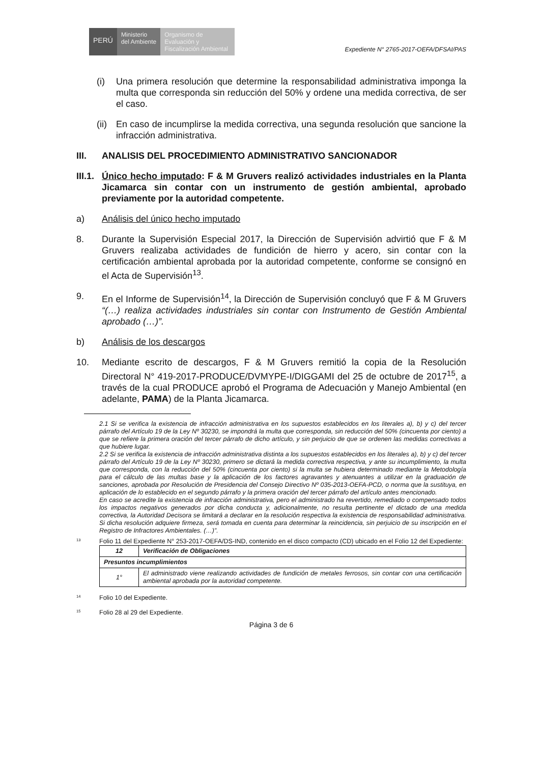PERÚ
Ministerio
del Ambiente
Organismo de Evaluación y Fiscalización Ambiental
Expediente N° 2765-2017-OEFA/DFSAI/PAS
(i) Una primera resolución que determine la responsabilidad administrativa imponga la multa que corresponda sin reducción del 50% y ordene una medida correctiva, de ser el caso.
(ii) En caso de incumplirse la medida correctiva, una segunda resolución que sancione la infracción administrativa.
III. ANALISIS DEL PROCEDIMIENTO ADMINISTRATIVO SANCIONADOR
III.1. Único hecho imputado: F & M Gruvers realizó actividades industriales en la Planta Jicamarca sin contar con un instrumento de gestión ambiental, aprobado previamente por la autoridad competente.
a) Análisis del único hecho imputado
8. Durante la Supervisión Especial 2017, la Dirección de Supervisión advirtió que F & M Gruvers realizaba actividades de fundición de hierro y acero, sin contar con la certificación ambiental aprobada por la autoridad competente, conforme se consignó en el Acta de Supervisión<sup>13</sup>.
9. En el Informe de Supervisión<sup>14</sup>, la Dirección de Supervisión concluyó que F & M Gruvers “(…) realiza actividades industriales sin contar con Instrumento de Gestión Ambiental aprobado (…)”.
b) Análisis de los descargos
10. Mediante escrito de descargos, F & M Gruvers remitió la copia de la Resolución Directoral N° 419-2017-PRODUCE/DVMYPE-I/DIGGAMI del 25 de octubre de 2017<sup>15</sup>, a través de la cual PRODUCE aprobó el Programa de Adecuación y Manejo Ambiental (en adelante, PAMA) de la Planta Jicamarca.
2.1 Si se verifica la existencia de infracción administrativa en los supuestos establecidos en los literales a), b) y c) del tercer párrafo del Artículo 19 de la Ley Nº 30230, se impondrá la multa que corresponda, sin reducción del 50% (cincuenta por ciento) a que se refiere la primera oración del tercer párrafo de dicho artículo, y sin perjuicio de que se ordenen las medidas correctivas a que hubiere lugar.
2.2 Si se verifica la existencia de infracción administrativa distinta a los supuestos establecidos en los literales a), b) y c) del tercer párrafo del Artículo 19 de la Ley Nº 30230, primero se dictará la medida correctiva respectiva, y ante su incumplimiento, la multa que corresponda, con la reducción del 50% (cincuenta por ciento) si la multa se hubiera determinado mediante la Metodología para el cálculo de las multas base y la aplicación de los factores agravantes y atenuantes a utilizar en la graduación de sanciones, aprobada por Resolución de Presidencia del Consejo Directivo Nº 035-2013-OEFA-PCD, o norma que la sustituya, en aplicación de lo establecido en el segundo párrafo y la primera oración del tercer párrafo del artículo antes mencionado.
En caso se acredite la existencia de infracción administrativa, pero el administrado ha revertido, remediado o compensado todos los impactos negativos generados por dicha conducta y, adicionalmente, no resulta pertinente el dictado de una medida correctiva, la Autoridad Decisora se limitará a declarar en la resolución respectiva la existencia de responsabilidad administrativa. Si dicha resolución adquiere firmeza, será tomada en cuenta para determinar la reincidencia, sin perjuicio de su inscripción en el Registro de Infractores Ambientales. (…)”.
<sup>13</sup>
Folio 11 del Expediente N° 253-2017-OEFA/DS-IND, contenido en el disco compacto (CD) ubicado en el Folio 12 del Expediente:
| 12 | Verificación de Obligaciones |
| Presuntos incumplimientos | |
| 1° | El administrado viene realizando actividades de fundición de metales ferrosos, sin contar con una certificación ambiental aprobada por la autoridad competente. |
<sup>14</sup>
Folio 10 del Expediente.
<sup>15</sup>
Folio 28 al 29 del Expediente.
Página 3 de 6